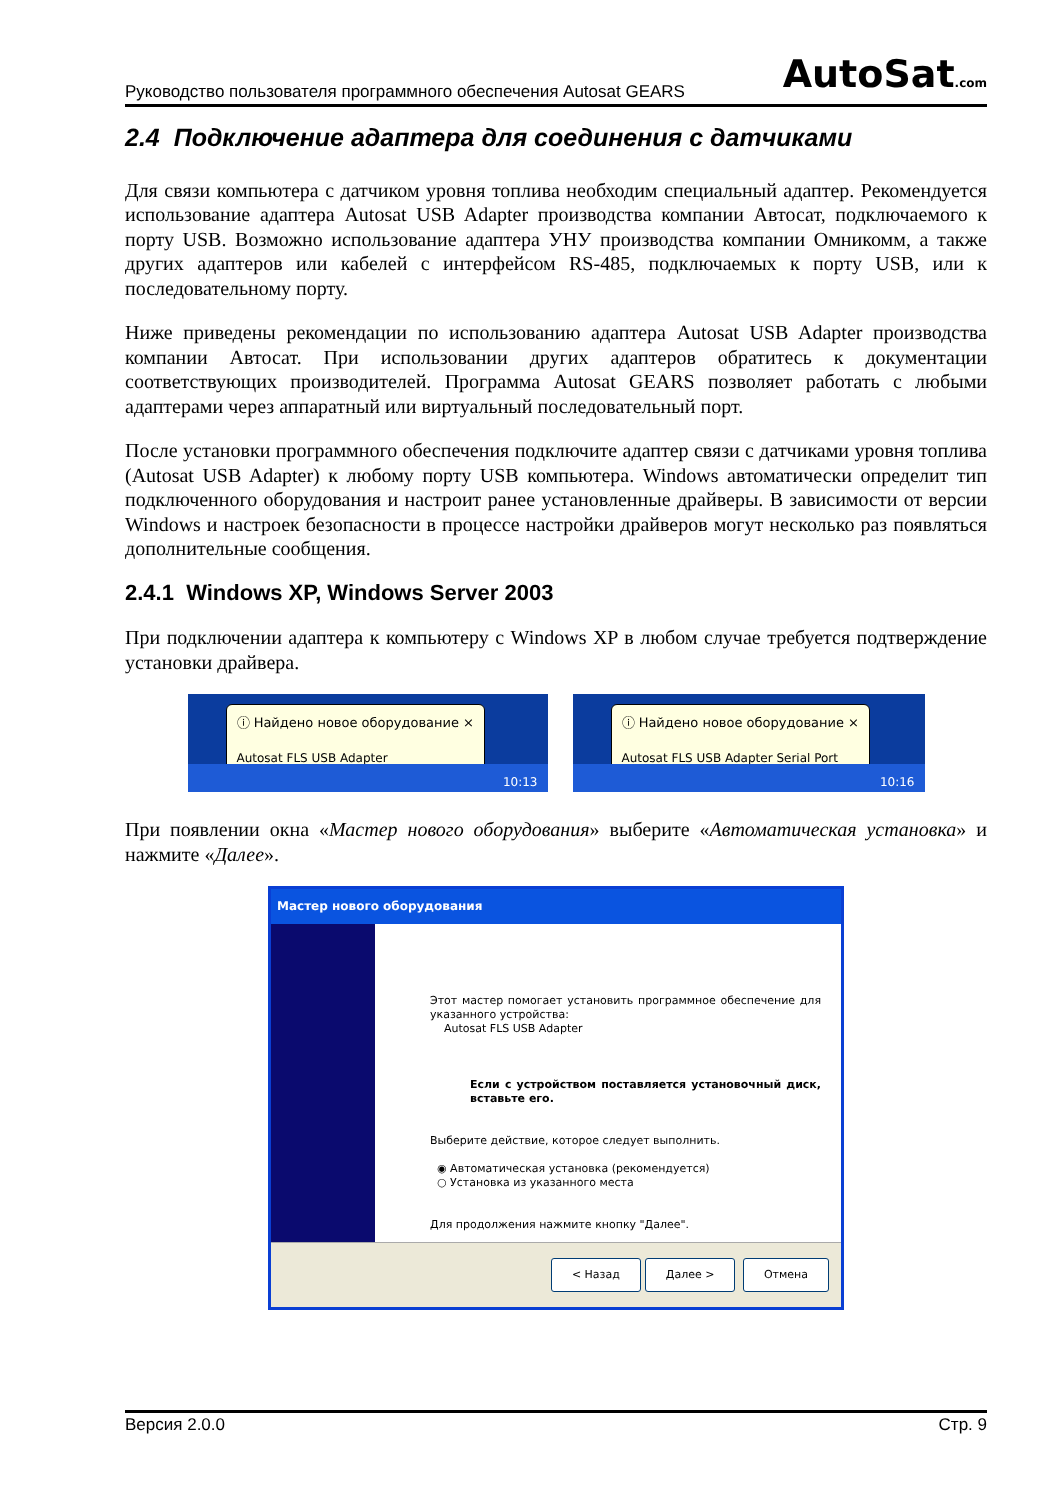Руководство пользователя программного обеспечения Autosat GEARS AutoSat.com
2.4 Подключение адаптера для соединения с датчиками
Для связи компьютера с датчиком уровня топлива необходим специальный адаптер. Рекомендуется использование адаптера Autosat USB Adapter производства компании Автосат, подключаемого к порту USB. Возможно использование адаптера УНУ производства компании Омникомм, а также других адаптеров или кабелей с интерфейсом RS-485, подключаемых к порту USB, или к последовательному порту.
Ниже приведены рекомендации по использованию адаптера Autosat USB Adapter производства компании Автосат. При использовании других адаптеров обратитесь к документации соответствующих производителей. Программа Autosat GEARS позволяет работать с любыми адаптерами через аппаратный или виртуальный последовательный порт.
После установки программного обеспечения подключите адаптер связи с датчиками уровня топлива (Autosat USB Adapter) к любому порту USB компьютера. Windows автоматически определит тип подключенного оборудования и настроит ранее установленные драйверы. В зависимости от версии Windows и настроек безопасности в процессе настройки драйверов могут несколько раз появляться дополнительные сообщения.
2.4.1 Windows XP, Windows Server 2003
При подключении адаптера к компьютеру с Windows XP в любом случае требуется подтверждение установки драйвера.
ⓘ Найдено новое оборудование ×
Autosat FLS USB Adapter
10:13
ⓘ Найдено новое оборудование ×
Autosat FLS USB Adapter Serial Port
10:16
При появлении окна «Мастер нового оборудования» выберите «Автоматическая установка» и нажмите «Далее».
Мастер нового оборудования
Этот мастер помогает установить программное обеспечение для указанного устройства:
Autosat FLS USB Adapter
Если с устройством поставляется установочный диск, вставьте его.
Выберите действие, которое следует выполнить.
◉ Автоматическая установка (рекомендуется)
○ Установка из указанного места
Для продолжения нажмите кнопку "Далее".
< Назад Далее > Отмена
Версия 2.0.0 Стр. 9